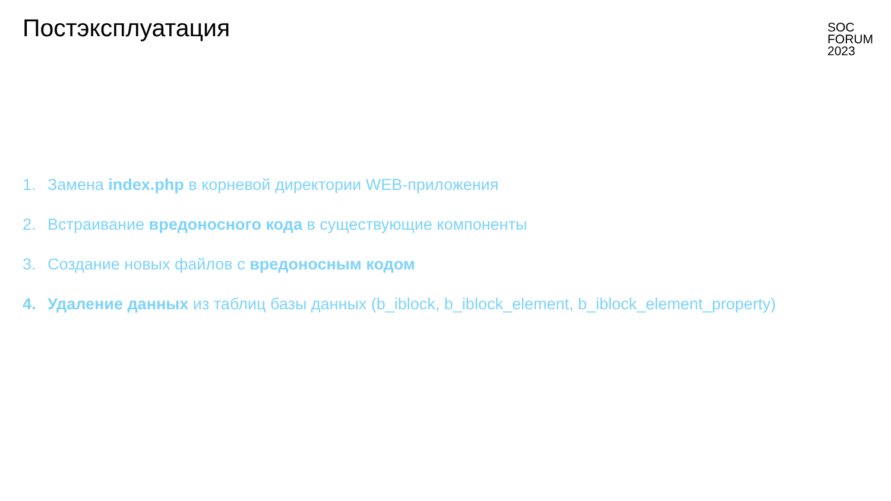Постэксплуатация
SOC
FORUM
2023
1. Замена index.php в корневой директории WEB-приложения
2. Встраивание вредоносного кода в существующие компоненты
3. Создание новых файлов с вредоносным кодом
4. Удаление данных из таблиц базы данных (b_iblock, b_iblock_element, b_iblock_element_property)